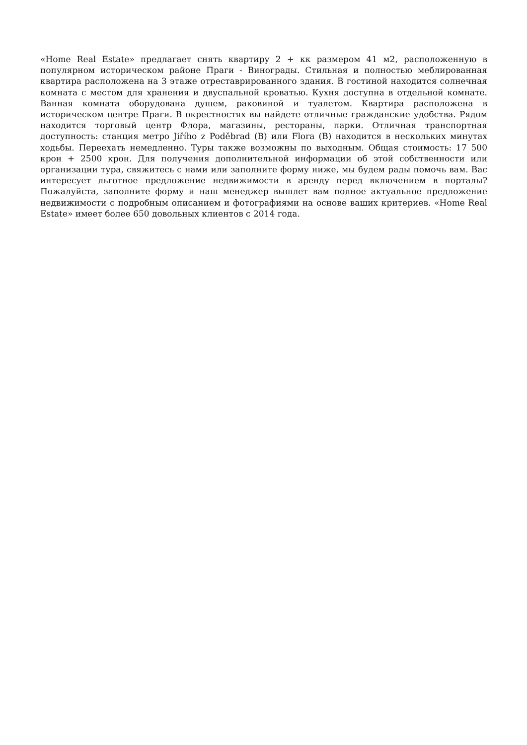«Home Real Estate» предлагает снять квартиру 2 + кк размером 41 м2, расположенную в популярном историческом районе Праги - Винограды. Стильная и полностью меблированная квартира расположена на 3 этаже отреставрированного здания. В гостиной находится солнечная комната с местом для хранения и двуспальной кроватью. Кухня доступна в отдельной комнате. Ванная комната оборудована душем, раковиной и туалетом. Квартира расположена в историческом центре Праги. В окрестностях вы найдете отличные гражданские удобства. Рядом находится торговый центр Флора, магазины, рестораны, парки. Отличная транспортная доступность: станция метро Jiřího z Poděbrad (B) или Flora (B) находится в нескольких минутах ходьбы. Переехать немедленно. Туры также возможны по выходным. Общая стоимость: 17 500 крон + 2500 крон. Для получения дополнительной информации об этой собственности или организации тура, свяжитесь с нами или заполните форму ниже, мы будем рады помочь вам. Вас интересует льготное предложение недвижимости в аренду перед включением в порталы? Пожалуйста, заполните форму и наш менеджер вышлет вам полное актуальное предложение недвижимости с подробным описанием и фотографиями на основе ваших критериев. «Home Real Estate» имеет более 650 довольных клиентов с 2014 года.